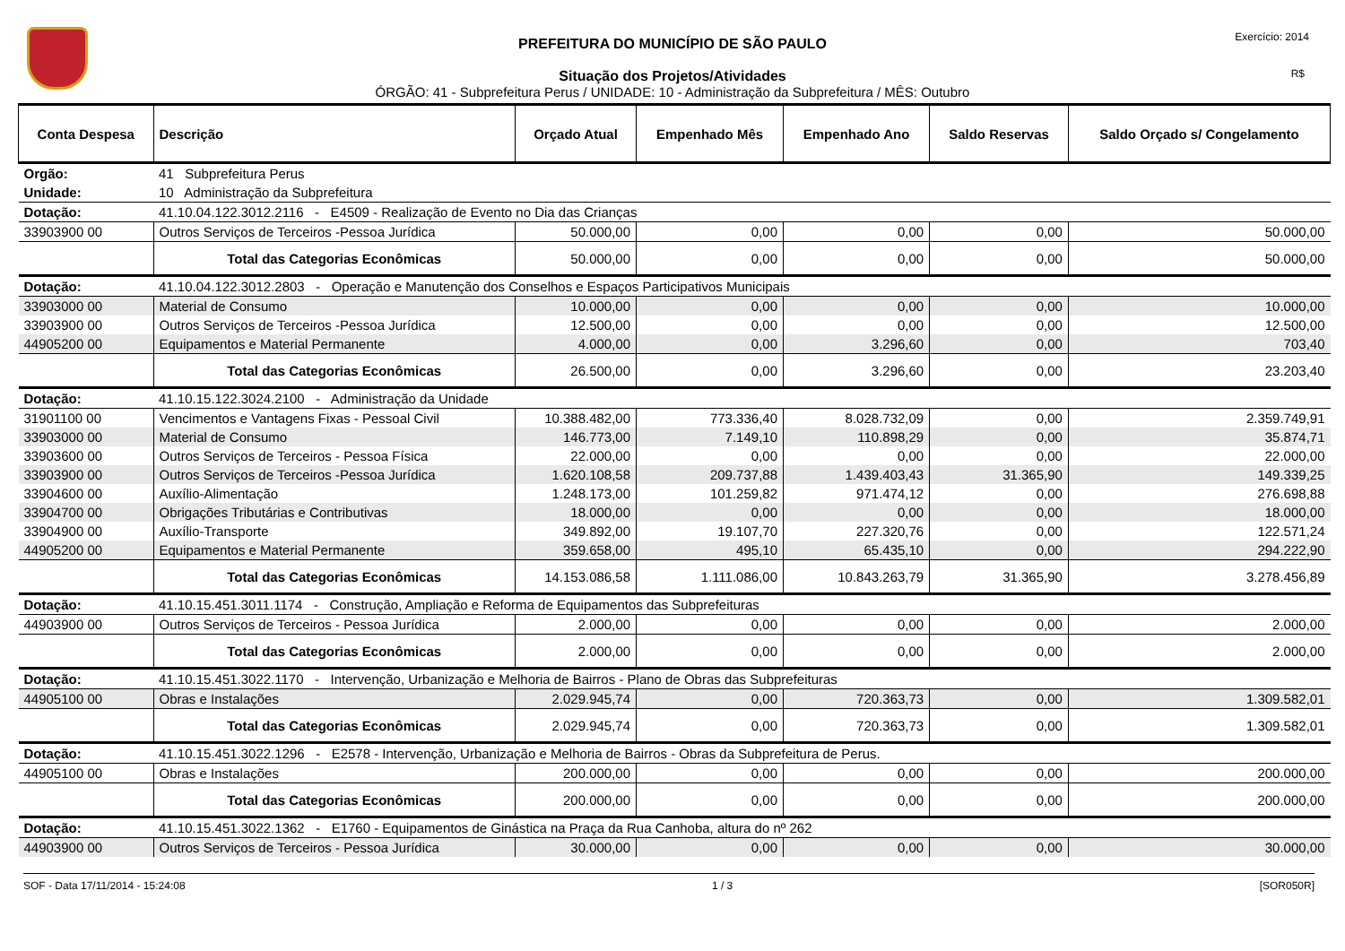PREFEITURA DO MUNICÍPIO DE SÃO PAULO
Situação dos Projetos/Atividades
ÓRGÃO: 41 - Subprefeitura Perus / UNIDADE: 10 - Administração da Subprefeitura / MÊS: Outubro
Exercício: 2014
R$
| Conta Despesa | Descrição | Orçado Atual | Empenhado Mês | Empenhado Ano | Saldo Reservas | Saldo Orçado s/ Congelamento |
| --- | --- | --- | --- | --- | --- | --- |
| Orgão: | 41 Subprefeitura Perus | | | | | |
| Unidade: | 10 Administração da Subprefeitura | | | | | |
| Dotação: | 41.10.04.122.3012.2116 - E4509 - Realização de Evento no Dia das Crianças | | | | | |
| 33903900 00 | Outros Serviços de Terceiros -Pessoa Jurídica | 50.000,00 | 0,00 | 0,00 | 0,00 | 50.000,00 |
| | Total das Categorias Econômicas | 50.000,00 | 0,00 | 0,00 | 0,00 | 50.000,00 |
| Dotação: | 41.10.04.122.3012.2803 - Operação e Manutenção dos Conselhos e Espaços Participativos Municipais | | | | | |
| 33903000 00 | Material de Consumo | 10.000,00 | 0,00 | 0,00 | 0,00 | 10.000,00 |
| 33903900 00 | Outros Serviços de Terceiros -Pessoa Jurídica | 12.500,00 | 0,00 | 0,00 | 0,00 | 12.500,00 |
| 44905200 00 | Equipamentos e Material Permanente | 4.000,00 | 0,00 | 3.296,60 | 0,00 | 703,40 |
| | Total das Categorias Econômicas | 26.500,00 | 0,00 | 3.296,60 | 0,00 | 23.203,40 |
| Dotação: | 41.10.15.122.3024.2100 - Administração da Unidade | | | | | |
| 31901100 00 | Vencimentos e Vantagens Fixas - Pessoal Civil | 10.388.482,00 | 773.336,40 | 8.028.732,09 | 0,00 | 2.359.749,91 |
| 33903000 00 | Material de Consumo | 146.773,00 | 7.149,10 | 110.898,29 | 0,00 | 35.874,71 |
| 33903600 00 | Outros Serviços de Terceiros - Pessoa Física | 22.000,00 | 0,00 | 0,00 | 0,00 | 22.000,00 |
| 33903900 00 | Outros Serviços de Terceiros -Pessoa Jurídica | 1.620.108,58 | 209.737,88 | 1.439.403,43 | 31.365,90 | 149.339,25 |
| 33904600 00 | Auxílio-Alimentação | 1.248.173,00 | 101.259,82 | 971.474,12 | 0,00 | 276.698,88 |
| 33904700 00 | Obrigações Tributárias e Contributivas | 18.000,00 | 0,00 | 0,00 | 0,00 | 18.000,00 |
| 33904900 00 | Auxílio-Transporte | 349.892,00 | 19.107,70 | 227.320,76 | 0,00 | 122.571,24 |
| 44905200 00 | Equipamentos e Material Permanente | 359.658,00 | 495,10 | 65.435,10 | 0,00 | 294.222,90 |
| | Total das Categorias Econômicas | 14.153.086,58 | 1.111.086,00 | 10.843.263,79 | 31.365,90 | 3.278.456,89 |
| Dotação: | 41.10.15.451.3011.1174 - Construção, Ampliação e Reforma de Equipamentos das Subprefeituras | | | | | |
| 44903900 00 | Outros Serviços de Terceiros - Pessoa Jurídica | 2.000,00 | 0,00 | 0,00 | 0,00 | 2.000,00 |
| | Total das Categorias Econômicas | 2.000,00 | 0,00 | 0,00 | 0,00 | 2.000,00 |
| Dotação: | 41.10.15.451.3022.1170 - Intervenção, Urbanização e Melhoria de Bairros - Plano de Obras das Subprefeituras | | | | | |
| 44905100 00 | Obras e Instalações | 2.029.945,74 | 0,00 | 720.363,73 | 0,00 | 1.309.582,01 |
| | Total das Categorias Econômicas | 2.029.945,74 | 0,00 | 720.363,73 | 0,00 | 1.309.582,01 |
| Dotação: | 41.10.15.451.3022.1296 - E2578 - Intervenção, Urbanização e Melhoria de Bairros - Obras da Subprefeitura de Perus. | | | | | |
| 44905100 00 | Obras e Instalações | 200.000,00 | 0,00 | 0,00 | 0,00 | 200.000,00 |
| | Total das Categorias Econômicas | 200.000,00 | 0,00 | 0,00 | 0,00 | 200.000,00 |
| Dotação: | 41.10.15.451.3022.1362 - E1760 - Equipamentos de Ginástica na Praça da Rua Canhoba, altura do nº 262 | | | | | |
| 44903900 00 | Outros Serviços de Terceiros - Pessoa Jurídica | 30.000,00 | 0,00 | 0,00 | 0,00 | 30.000,00 |
SOF - Data 17/11/2014 - 15:24:08 1 / 3 [SOR050R]